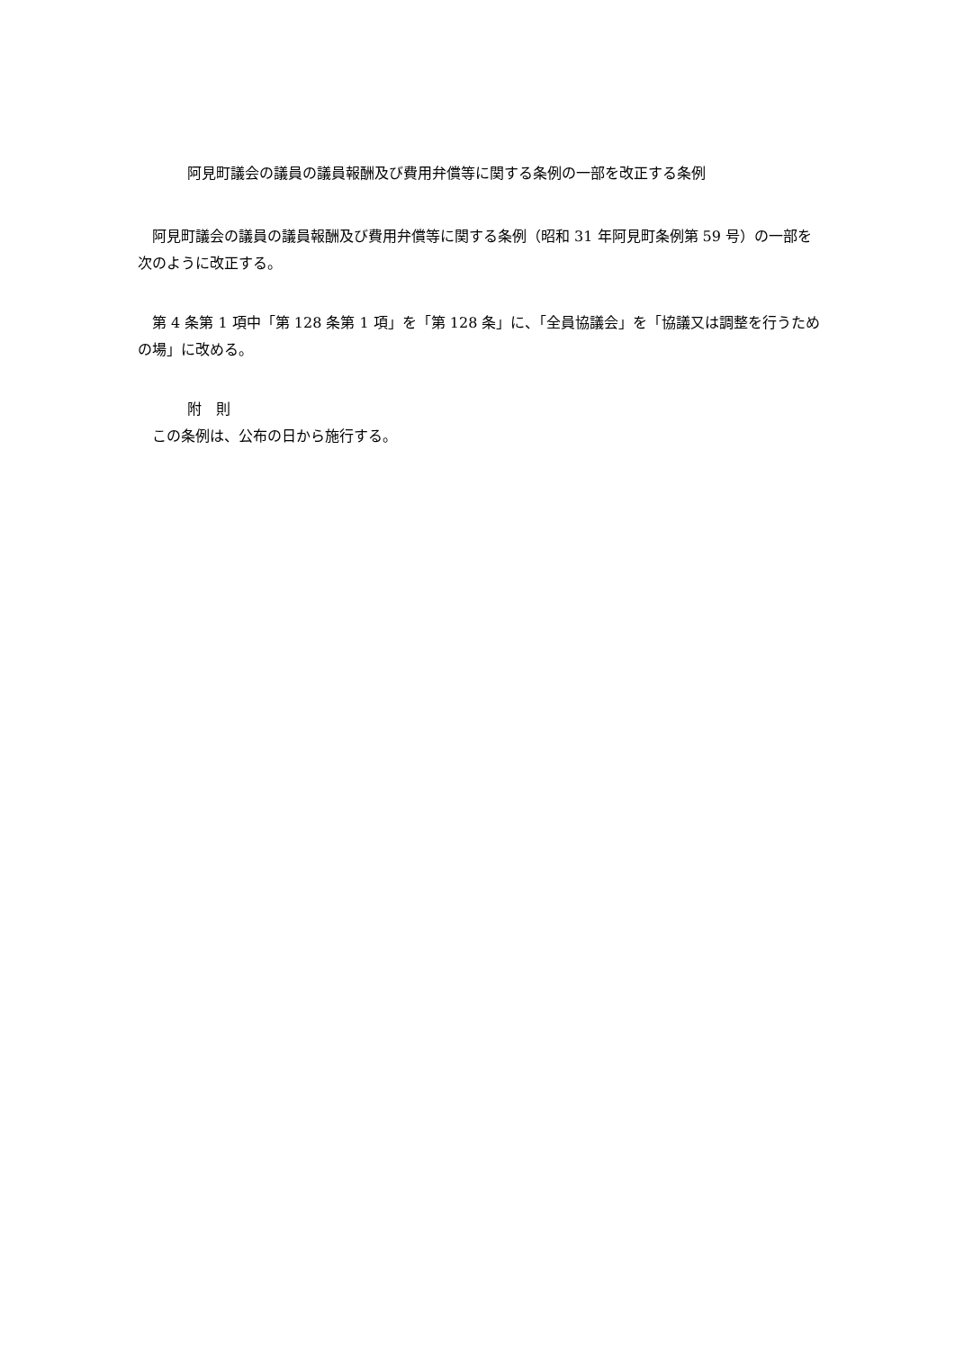阿見町議会の議員の議員報酬及び費用弁償等に関する条例の一部を改正する条例
　阿見町議会の議員の議員報酬及び費用弁償等に関する条例（昭和 31 年阿見町条例第 59 号）の一部を次のように改正する。
　第 4 条第 1 項中「第 128 条第 1 項」を「第 128 条」に、「全員協議会」を「協議又は調整を行うための場」に改める。
附　則
　この条例は、公布の日から施行する。